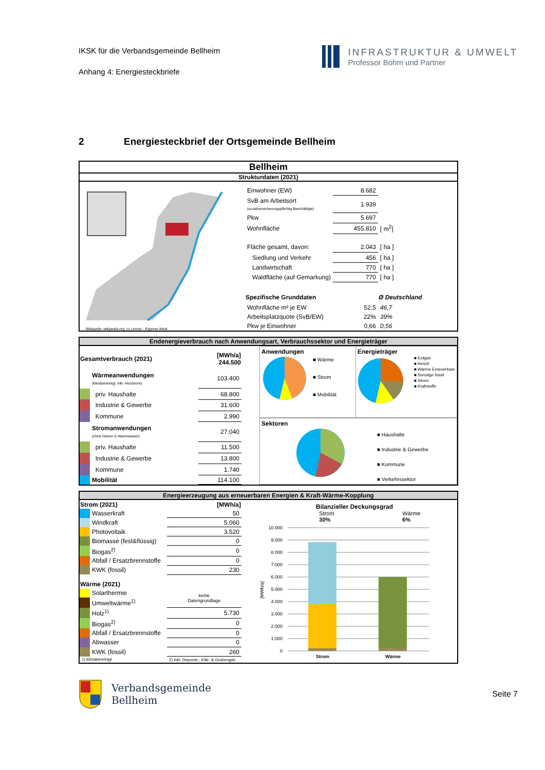IKSK für die Verbandsgemeinde Bellheim
Anhang 4: Energiesteckbriefe
INFRASTRUKTUR & UMWELT
Professor Böhm und Partner
2 Energiesteckbrief der Ortsgemeinde Bellheim
Bellheim
Strukturdaten (2021)
Bildquelle: wikipedia.org: cc Lencer - Eigenes Werk
| Einwohner (EW) | 8.682 | |
| SvB am Arbeitsort (sozialversicherungspflichtig Beschäftigte) | 1.939 | |
| Pkw | 5.697 | |
| Wohnfläche | 455.810 | [ m<sup>2</sup>] |
| Fläche gesamt, davon: | 2.043 | [ ha ] |
| Siedlung und Verkehr | 456 | [ ha ] |
| Landwirtschaft | 770 | [ ha ] |
| Waldfläche (auf Gemarkung) | 770 | [ ha ] |
| Spezifische Grunddaten | | Ø Deutschland |
| Wohnfläche m² je EW | 52,5 | 46,7 |
| Arbeitsplatzquote (SvB/EW) | 22% | 39% |
| Pkw je Einwohner | 0,66 | 0,56 |
Endenergieverbrauch nach Anwendungsart, Verbrauchssektor und Energieträger
| Gesamtverbrauch (2021) | | [MWh/a] 244.500 |
| --- | --- | --- |
| | Wärmeanwendungen (klimabereinigt, inkl. Heizstrom) | 103.400 |
| | priv. Haushalte | 68.800 |
| | Industrie & Gewerbe | 31.600 |
| | Kommune | 2.990 |
| | Stromanwendungen (ohne Heizen & Warmwasser) | 27.040 |
| | priv. Haushalte | 11.500 |
| | Industrie & Gewerbe | 13.800 |
| | Kommune | 1.740 |
| | Mobilität | 114.100 |
Anwendungen
■ Wärme
■ Strom
■ Mobilität
Energieträger
■ Erdgas
■ Heizöl
■ Wärme Erneuerbare
■ Sonstige fossil
■ Strom
■ Kraftstoffe
Sektoren
■ Haushalte
■ Industrie & Gewerbe
■ Kommune
■ Verkehrssektor
Energieerzeugung aus erneuerbaren Energien & Kraft-Wärme-Kopplung
| Strom (2021) | | [MWh/a] |
| --- | --- | --- |
| | Wasserkraft | 50 |
| | Windkraft | 5.060 |
| | Photovoltaik | 3.520 |
| | Biomasse (fest&flüssig) | 0 |
| | Biogas<sup>2)</sup> | 0 |
| | Abfall / Ersatzbrennstoffe | 0 |
| | KWK (fossil) | 230 |
| Wärme (2021) | | |
| | Solarthermie | keine Datengrundlage |
| | Umweltwärme<sup>1)</sup> | |
| | Holz<sup>1)</sup> | 5.730 |
| | Biogas<sup>2)</sup> | 0 |
| | Abfall / Ersatzbrennstoffe | 0 |
| | Abwasser | 0 |
| | KWK (fossil) | 260 |
| 1) klimabereinigt | | 2) inkl. Deponie-, Klär- & Grubengas |
Bilanzieller Deckungsgrad
Strom
30% Wärme
6%
[MWh/a]
10.000
9.000
8.000
7.000
6.000
5.000
4.000
3.000
2.000
1.000
0
Strom
Wärme
Verbandsgemeinde
Bellheim
Seite 7